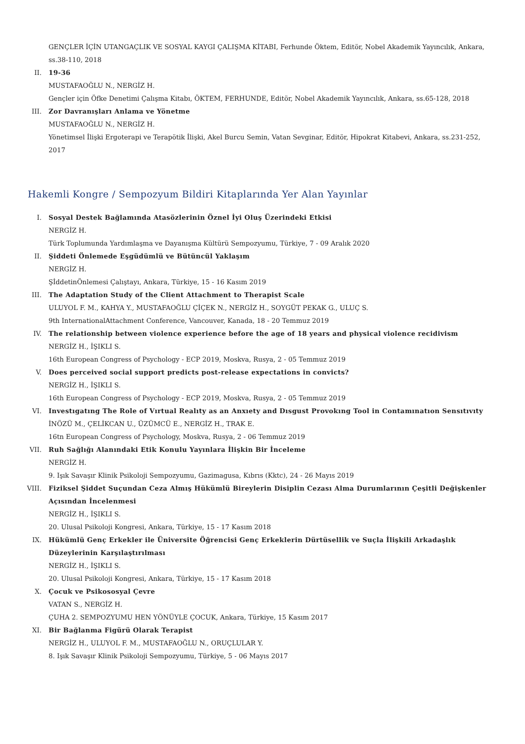GENÇLER İÇİN UTANGAÇLIK VE SOSYAL KAYGI ÇALIŞMA KİTABI, Ferhunde Öktem, Editör, Nobel Akademik Yayıncılık, Ankara, ss.38-110, 2018
II. 19-36
MUSTAFAOĞLU N., NERGİZ H.
Gençler için Öfke Denetimi Çalışma Kitabı, ÖKTEM, FERHUNDE, Editör, Nobel Akademik Yayıncılık, Ankara, ss.65-128, 2018
III. Zor Davranışları Anlama ve Yönetme
MUSTAFAOĞLU N., NERGİZ H.
Yönetimsel İlişki Ergoterapi ve Terapötik İlişki, Akel Burcu Semin, Vatan Sevginar, Editör, Hipokrat Kitabevi, Ankara, ss.231-252, 2017
Hakemli Kongre / Sempozyum Bildiri Kitaplarında Yer Alan Yayınlar
I. Sosyal Destek Bağlamında Atasözlerinin Öznel İyi Oluş Üzerindeki Etkisi
NERGİZ H.
Türk Toplumunda Yardımlaşma ve Dayanışma Kültürü Sempozyumu, Türkiye, 7 - 09 Aralık 2020
II. Şiddeti Önlemede Eşgüdümlü ve Bütüncül Yaklaşım
NERGİZ H.
ŞİddetinÖnlemesi Çalıştayı, Ankara, Türkiye, 15 - 16 Kasım 2019
III. The Adaptation Study of the Client Attachment to Therapist Scale
ULUYOL F. M., KAHYA Y., MUSTAFAOĞLU ÇİÇEK N., NERGİZ H., SOYGÜT PEKAK G., ULUÇ S.
9th InternationalAttachment Conference, Vancouver, Kanada, 18 - 20 Temmuz 2019
IV. The relationship between violence experience before the age of 18 years and physical violence recidivism
NERGİZ H., İŞIKLI S.
16th European Congress of Psychology - ECP 2019, Moskva, Rusya, 2 - 05 Temmuz 2019
V. Does perceived social support predicts post-release expectations in convicts?
NERGİZ H., İŞIKLI S.
16th European Congress of Psychology - ECP 2019, Moskva, Rusya, 2 - 05 Temmuz 2019
VI. Investıgatıng The Role of Vırtual Realıty as an Anxıety and Dısgust Provokıng Tool in Contamınatıon Sensıtıvıty
İNÖZÜ M., ÇELİKCAN U., ÜZÜMCÜ E., NERGİZ H., TRAK E.
16tn European Congress of Psychology, Moskva, Rusya, 2 - 06 Temmuz 2019
VII. Ruh Sağlığı Alanındaki Etik Konulu Yayınlara İlişkin Bir İnceleme
NERGİZ H.
9. Işık Savaşır Klinik Psikoloji Sempozyumu, Gazimagusa, Kıbrıs (Kktc), 24 - 26 Mayıs 2019
VIII. Fiziksel Şiddet Suçundan Ceza Almış Hükümlü Bireylerin Disiplin Cezası Alma Durumlarının Çeşitli Değişkenler Açısından İncelenmesi
NERGİZ H., İŞIKLI S.
20. Ulusal Psikoloji Kongresi, Ankara, Türkiye, 15 - 17 Kasım 2018
IX. Hükümlü Genç Erkekler ile Üniversite Öğrencisi Genç Erkeklerin Dürtüsellik ve Suçla İlişkili Arkadaşlık Düzeylerinin Karşılaştırılması
NERGİZ H., İŞIKLI S.
20. Ulusal Psikoloji Kongresi, Ankara, Türkiye, 15 - 17 Kasım 2018
X. Çocuk ve Psikososyal Çevre
VATAN S., NERGİZ H.
ÇUHA 2. SEMPOZYUMU HEN YÖNÜYLE ÇOCUK, Ankara, Türkiye, 15 Kasım 2017
XI. Bir Bağlanma Figürü Olarak Terapist
NERGİZ H., ULUYOL F. M., MUSTAFAOĞLU N., ORUÇLULAR Y.
8. Işık Savaşır Klinik Psikoloji Sempozyumu, Türkiye, 5 - 06 Mayıs 2017